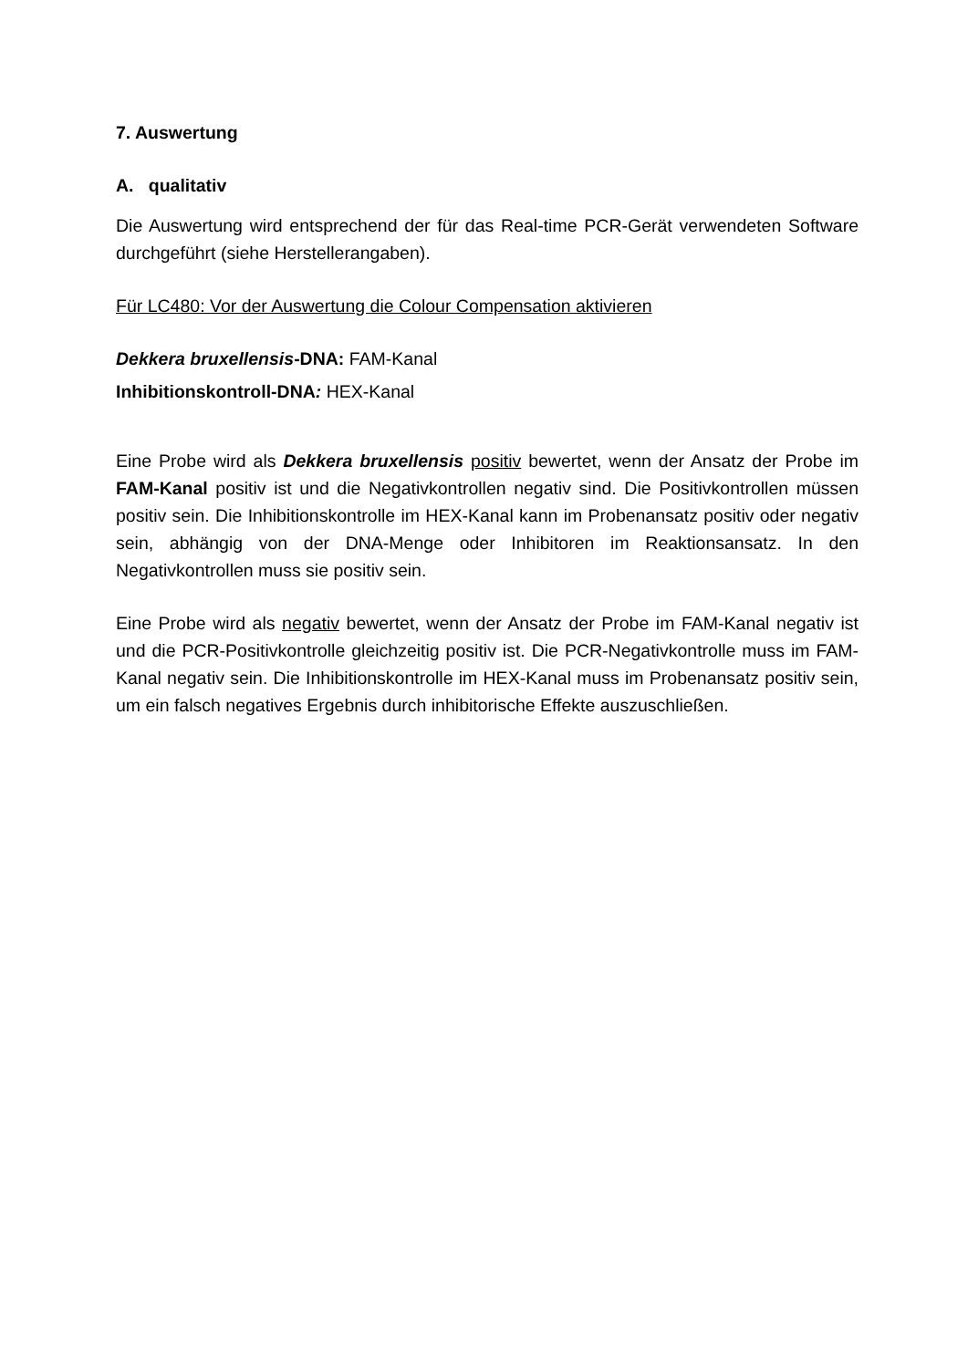7. Auswertung
A. qualitativ
Die Auswertung wird entsprechend der für das Real-time PCR-Gerät verwendeten Software durchgeführt (siehe Herstellerangaben).
Für LC480: Vor der Auswertung die Colour Compensation aktivieren
Dekkera bruxellensis-DNA: FAM-Kanal
Inhibitionskontroll-DNA: HEX-Kanal
Eine Probe wird als Dekkera bruxellensis positiv bewertet, wenn der Ansatz der Probe im FAM-Kanal positiv ist und die Negativkontrollen negativ sind. Die Positivkontrollen müssen positiv sein. Die Inhibitionskontrolle im HEX-Kanal kann im Probenansatz positiv oder negativ sein, abhängig von der DNA-Menge oder Inhibitoren im Reaktionsansatz. In den Negativkontrollen muss sie positiv sein.
Eine Probe wird als negativ bewertet, wenn der Ansatz der Probe im FAM-Kanal negativ ist und die PCR-Positivkontrolle gleichzeitig positiv ist. Die PCR-Negativkontrolle muss im FAM-Kanal negativ sein. Die Inhibitionskontrolle im HEX-Kanal muss im Probenansatz positiv sein, um ein falsch negatives Ergebnis durch inhibitorische Effekte auszuschließen.